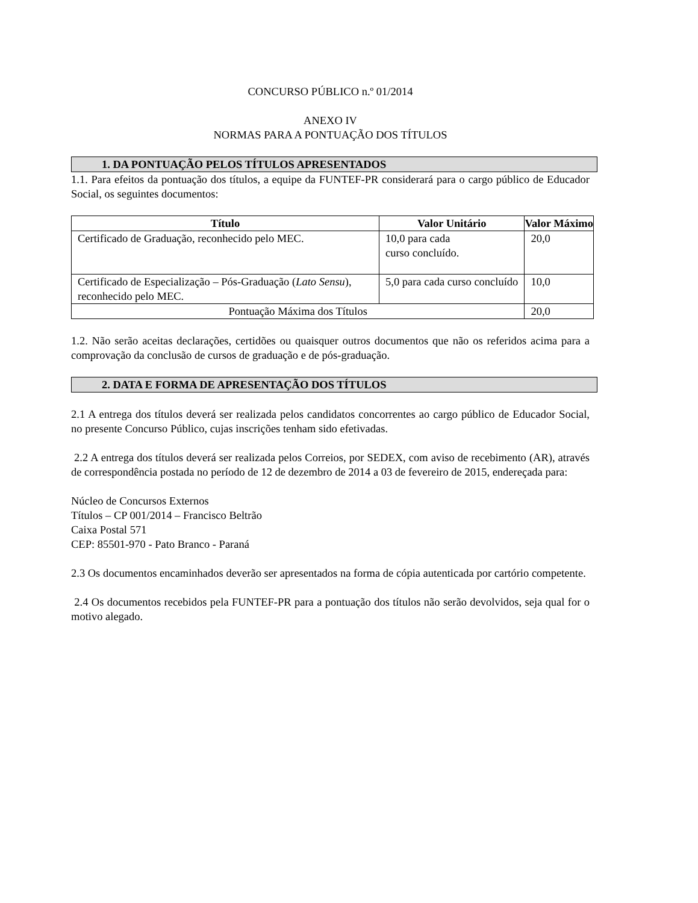CONCURSO PÚBLICO n.º 01/2014
ANEXO IV
NORMAS PARA A PONTUAÇÃO DOS TÍTULOS
1. DA PONTUAÇÃO PELOS TÍTULOS APRESENTADOS
1.1. Para efeitos da pontuação dos títulos, a equipe da FUNTEF-PR considerará para o cargo público de Educador Social, os seguintes documentos:
| Título | Valor Unitário | Valor Máximo |
| --- | --- | --- |
| Certificado de Graduação, reconhecido pelo MEC. | 10,0 para cada curso concluído. | 20,0 |
| Certificado de Especialização – Pós-Graduação ( Lato Sensu ), reconhecido pelo MEC. | 5,0 para cada curso concluído | 10,0 |
| Pontuação Máxima dos Títulos | | 20,0 |
1.2. Não serão aceitas declarações, certidões ou quaisquer outros documentos que não os referidos acima para a comprovação da conclusão de cursos de graduação e de pós-graduação.
2. DATA E FORMA DE APRESENTAÇÃO DOS TÍTULOS
2.1 A entrega dos títulos deverá ser realizada pelos candidatos concorrentes ao cargo público de Educador Social, no presente Concurso Público, cujas inscrições tenham sido efetivadas.
2.2 A entrega dos títulos deverá ser realizada pelos Correios, por SEDEX, com aviso de recebimento (AR), através de correspondência postada no período de 12 de dezembro de 2014 a 03 de fevereiro de 2015, endereçada para:
Núcleo de Concursos Externos
Títulos – CP 001/2014 – Francisco Beltrão
Caixa Postal 571
CEP: 85501-970 - Pato Branco - Paraná
2.3 Os documentos encaminhados deverão ser apresentados na forma de cópia autenticada por cartório competente.
2.4 Os documentos recebidos pela FUNTEF-PR para a pontuação dos títulos não serão devolvidos, seja qual for o motivo alegado.